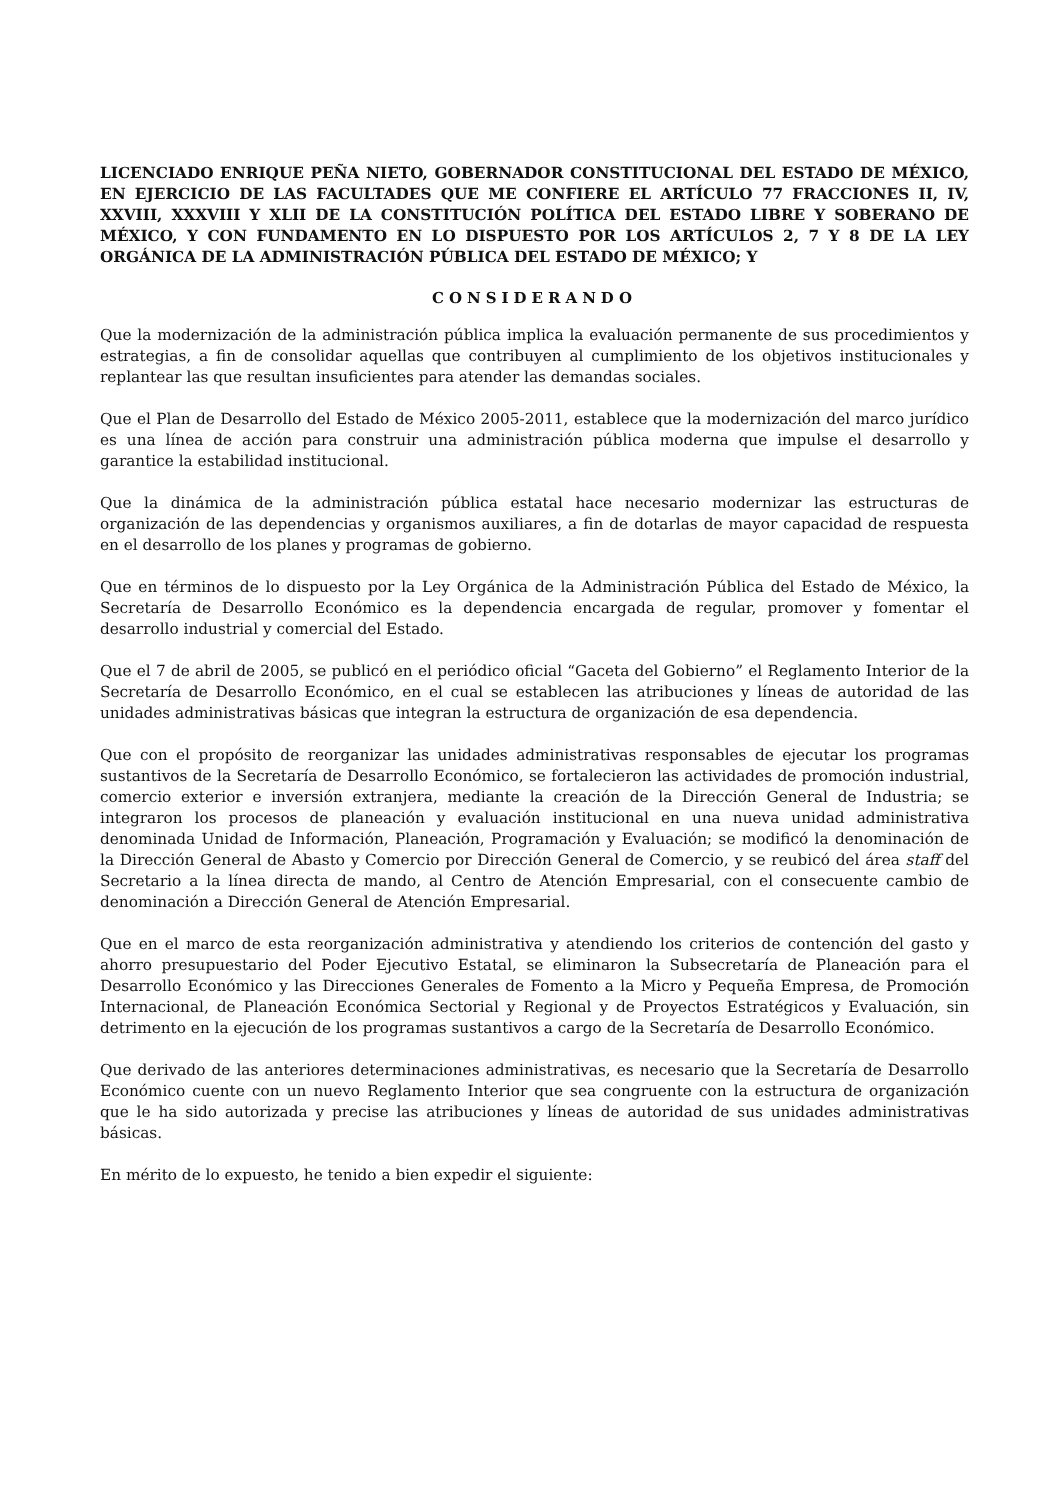LICENCIADO ENRIQUE PEÑA NIETO, GOBERNADOR CONSTITUCIONAL DEL ESTADO DE MÉXICO, EN EJERCICIO DE LAS FACULTADES QUE ME CONFIERE EL ARTÍCULO 77 FRACCIONES II, IV, XXVIII, XXXVIII Y XLII DE LA CONSTITUCIÓN POLÍTICA DEL ESTADO LIBRE Y SOBERANO DE MÉXICO, Y CON FUNDAMENTO EN LO DISPUESTO POR LOS ARTÍCULOS 2, 7 Y 8 DE LA LEY ORGÁNICA DE LA ADMINISTRACIÓN PÚBLICA DEL ESTADO DE MÉXICO; Y
CONSIDERANDO
Que la modernización de la administración pública implica la evaluación permanente de sus procedimientos y estrategias, a fin de consolidar aquellas que contribuyen al cumplimiento de los objetivos institucionales y replantear las que resultan insuficientes para atender las demandas sociales.
Que el Plan de Desarrollo del Estado de México 2005-2011, establece que la modernización del marco jurídico es una línea de acción para construir una administración pública moderna que impulse el desarrollo y garantice la estabilidad institucional.
Que la dinámica de la administración pública estatal hace necesario modernizar las estructuras de organización de las dependencias y organismos auxiliares, a fin de dotarlas de mayor capacidad de respuesta en el desarrollo de los planes y programas de gobierno.
Que en términos de lo dispuesto por la Ley Orgánica de la Administración Pública del Estado de México, la Secretaría de Desarrollo Económico es la dependencia encargada de regular, promover y fomentar el desarrollo industrial y comercial del Estado.
Que el 7 de abril de 2005, se publicó en el periódico oficial “Gaceta del Gobierno” el Reglamento Interior de la Secretaría de Desarrollo Económico, en el cual se establecen las atribuciones y líneas de autoridad de las unidades administrativas básicas que integran la estructura de organización de esa dependencia.
Que con el propósito de reorganizar las unidades administrativas responsables de ejecutar los programas sustantivos de la Secretaría de Desarrollo Económico, se fortalecieron las actividades de promoción industrial, comercio exterior e inversión extranjera, mediante la creación de la Dirección General de Industria; se integraron los procesos de planeación y evaluación institucional en una nueva unidad administrativa denominada Unidad de Información, Planeación, Programación y Evaluación; se modificó la denominación de la Dirección General de Abasto y Comercio por Dirección General de Comercio, y se reubicó del área staff del Secretario a la línea directa de mando, al Centro de Atención Empresarial, con el consecuente cambio de denominación a Dirección General de Atención Empresarial.
Que en el marco de esta reorganización administrativa y atendiendo los criterios de contención del gasto y ahorro presupuestario del Poder Ejecutivo Estatal, se eliminaron la Subsecretaría de Planeación para el Desarrollo Económico y las Direcciones Generales de Fomento a la Micro y Pequeña Empresa, de Promoción Internacional, de Planeación Económica Sectorial y Regional y de Proyectos Estratégicos y Evaluación, sin detrimento en la ejecución de los programas sustantivos a cargo de la Secretaría de Desarrollo Económico.
Que derivado de las anteriores determinaciones administrativas, es necesario que la Secretaría de Desarrollo Económico cuente con un nuevo Reglamento Interior que sea congruente con la estructura de organización que le ha sido autorizada y precise las atribuciones y líneas de autoridad de sus unidades administrativas básicas.
En mérito de lo expuesto, he tenido a bien expedir el siguiente: